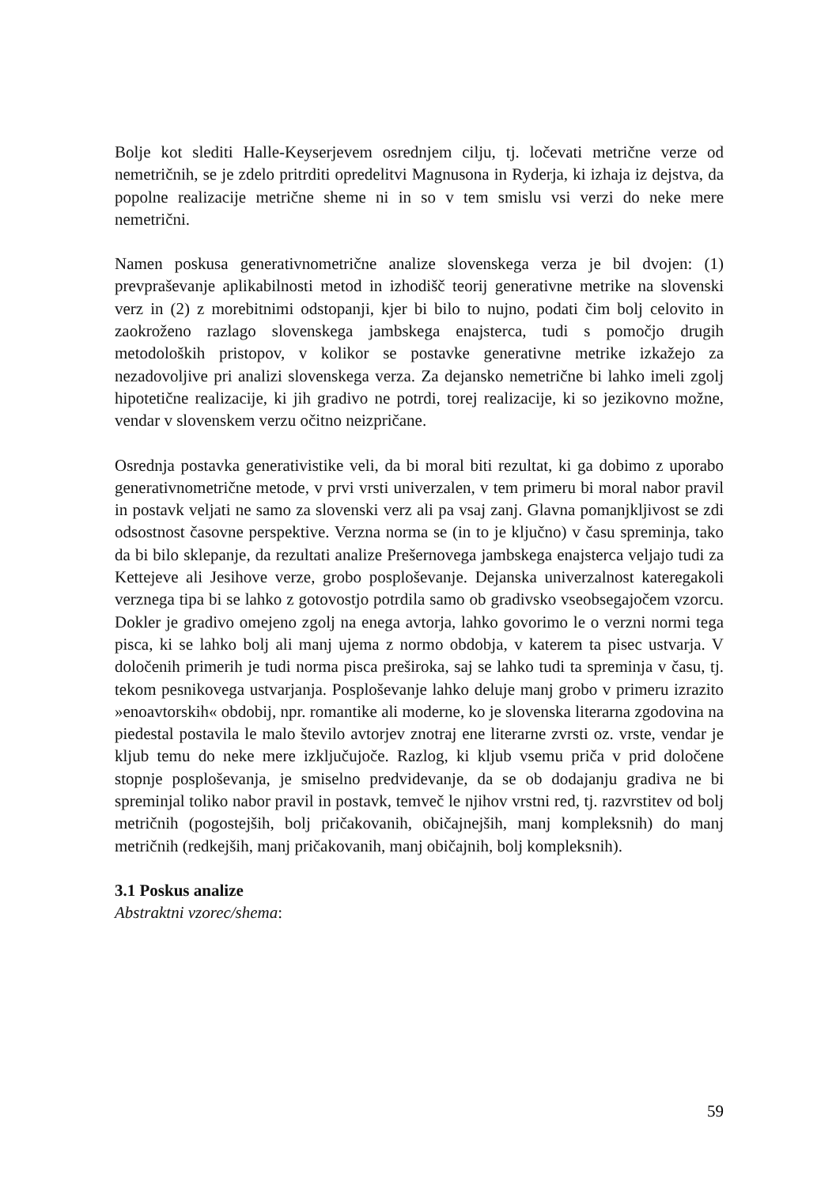Bolje kot slediti Halle-Keyserjevem osrednjem cilju, tj. ločevati metrične verze od nemetričnih, se je zdelo pritrditi opredelitvi Magnusona in Ryderja, ki izhaja iz dejstva, da popolne realizacije metrične sheme ni in so v tem smislu vsi verzi do neke mere nemetrični.
Namen poskusa generativnometrične analize slovenskega verza je bil dvojen: (1) prevpraševanje aplikabilnosti metod in izhodišč teorij generativne metrike na slovenski verz in (2) z morebitnimi odstopanji, kjer bi bilo to nujno, podati čim bolj celovito in zaokroženo razlago slovenskega jambskega enajsterca, tudi s pomočjo drugih metodoloških pristopov, v kolikor se postavke generativne metrike izkažejo za nezadovoljive pri analizi slovenskega verza. Za dejansko nemetrične bi lahko imeli zgolj hipotetične realizacije, ki jih gradivo ne potrdi, torej realizacije, ki so jezikovno možne, vendar v slovenskem verzu očitno neizpričane.
Osrednja postavka generativistike veli, da bi moral biti rezultat, ki ga dobimo z uporabo generativnometrične metode, v prvi vrsti univerzalen, v tem primeru bi moral nabor pravil in postavk veljati ne samo za slovenski verz ali pa vsaj zanj. Glavna pomanjkljivost se zdi odsostnost časovne perspektive. Verzna norma se (in to je ključno) v času spreminja, tako da bi bilo sklepanje, da rezultati analize Prešernovega jambskega enajsterca veljajo tudi za Kettejeve ali Jesihove verze, grobo posploševanje. Dejanska univerzalnost kateregakoli verznega tipa bi se lahko z gotovostjo potrdila samo ob gradivsko vseobsegajočem vzorcu. Dokler je gradivo omejeno zgolj na enega avtorja, lahko govorimo le o verzni normi tega pisca, ki se lahko bolj ali manj ujema z normo obdobja, v katerem ta pisec ustvarja. V določenih primerih je tudi norma pisca preširoka, saj se lahko tudi ta spreminja v času, tj. tekom pesnikovega ustvarjanja. Posploševanje lahko deluje manj grobo v primeru izrazito »enoavtorskih« obdobij, npr. romantike ali moderne, ko je slovenska literarna zgodovina na piedestal postavila le malo število avtorjev znotraj ene literarne zvrsti oz. vrste, vendar je kljub temu do neke mere izključujoče. Razlog, ki kljub vsemu priča v prid določene stopnje posploševanja, je smiselno predvidevanje, da se ob dodajanju gradiva ne bi spreminjal toliko nabor pravil in postavk, temveč le njihov vrstni red, tj. razvrstitev od bolj metričnih (pogostejših, bolj pričakovanih, običajnejših, manj kompleksnih) do manj metričnih (redkejših, manj pričakovanih, manj običajnih, bolj kompleksnih).
3.1 Poskus analize
Abstraktni vzorec/shema:
59